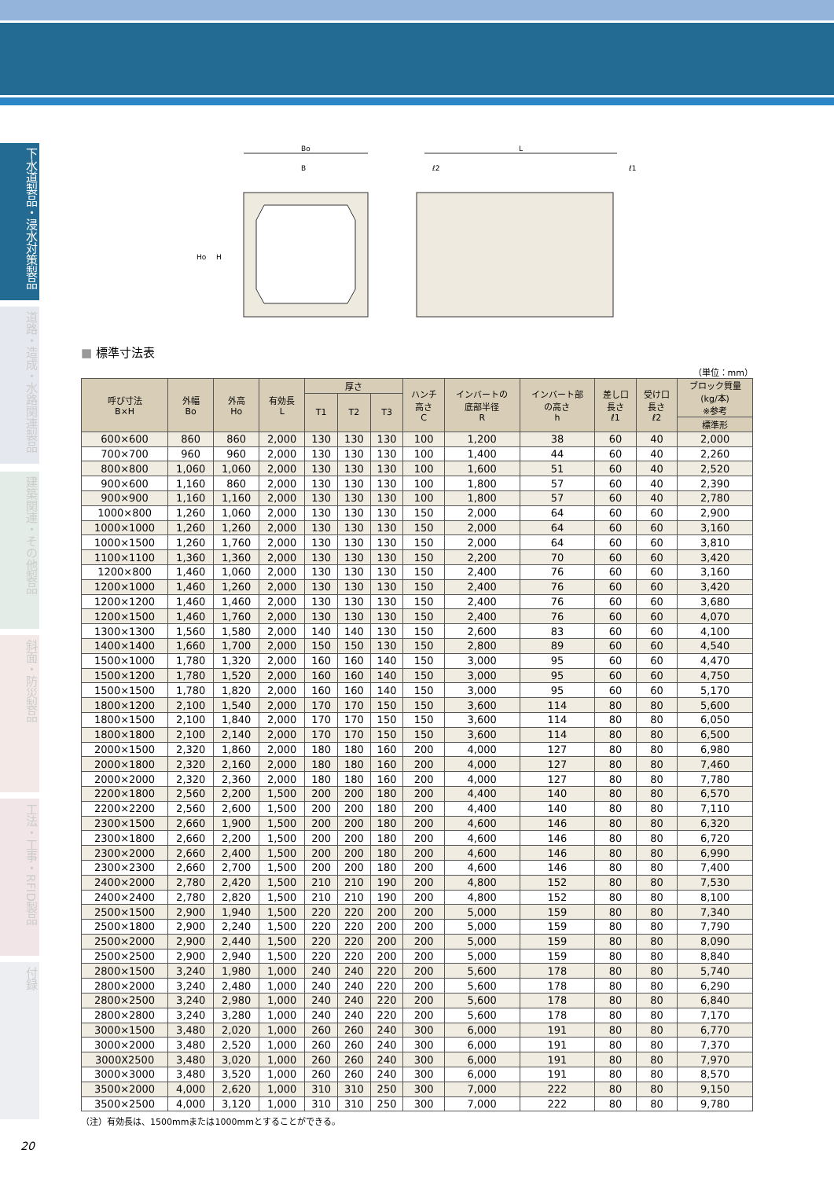下水道製品・浸水対策製品
道路・造成・水路関連製品
建築関連・その他製品
斜面・防災製品
工法・工事・RFID製品
付録
20
Bo
B
L
ℓ2
ℓ1
Ho
H
■ 標準寸法表
（単位：mm）
| 呼び寸法 B×H | 外幅 Bo | 外高 Ho | 有効長 L | 厚さ | | | ハンチ 高さ C | インバートの 底部半径 R | インバート部 の高さ h | 差し口 長さ ℓ1 | 受け口 長さ ℓ2 | ブロック質量 (kg/本) ※参考 |
| --- | --- | --- | --- | --- | --- | --- | --- | --- | --- | --- | --- | --- |
| | | | | T1 | T2 | T3 | | | | | | |
| | | | | | | | | | | | | 標準形 |
| 600×600 | 860 | 860 | 2,000 | 130 | 130 | 130 | 100 | 1,200 | 38 | 60 | 40 | 2,000 |
| 700×700 | 960 | 960 | 2,000 | 130 | 130 | 130 | 100 | 1,400 | 44 | 60 | 40 | 2,260 |
| 800×800 | 1,060 | 1,060 | 2,000 | 130 | 130 | 130 | 100 | 1,600 | 51 | 60 | 40 | 2,520 |
| 900×600 | 1,160 | 860 | 2,000 | 130 | 130 | 130 | 100 | 1,800 | 57 | 60 | 40 | 2,390 |
| 900×900 | 1,160 | 1,160 | 2,000 | 130 | 130 | 130 | 100 | 1,800 | 57 | 60 | 40 | 2,780 |
| 1000×800 | 1,260 | 1,060 | 2,000 | 130 | 130 | 130 | 150 | 2,000 | 64 | 60 | 60 | 2,900 |
| 1000×1000 | 1,260 | 1,260 | 2,000 | 130 | 130 | 130 | 150 | 2,000 | 64 | 60 | 60 | 3,160 |
| 1000×1500 | 1,260 | 1,760 | 2,000 | 130 | 130 | 130 | 150 | 2,000 | 64 | 60 | 60 | 3,810 |
| 1100×1100 | 1,360 | 1,360 | 2,000 | 130 | 130 | 130 | 150 | 2,200 | 70 | 60 | 60 | 3,420 |
| 1200×800 | 1,460 | 1,060 | 2,000 | 130 | 130 | 130 | 150 | 2,400 | 76 | 60 | 60 | 3,160 |
| 1200×1000 | 1,460 | 1,260 | 2,000 | 130 | 130 | 130 | 150 | 2,400 | 76 | 60 | 60 | 3,420 |
| 1200×1200 | 1,460 | 1,460 | 2,000 | 130 | 130 | 130 | 150 | 2,400 | 76 | 60 | 60 | 3,680 |
| 1200×1500 | 1,460 | 1,760 | 2,000 | 130 | 130 | 130 | 150 | 2,400 | 76 | 60 | 60 | 4,070 |
| 1300×1300 | 1,560 | 1,580 | 2,000 | 140 | 140 | 130 | 150 | 2,600 | 83 | 60 | 60 | 4,100 |
| 1400×1400 | 1,660 | 1,700 | 2,000 | 150 | 150 | 130 | 150 | 2,800 | 89 | 60 | 60 | 4,540 |
| 1500×1000 | 1,780 | 1,320 | 2,000 | 160 | 160 | 140 | 150 | 3,000 | 95 | 60 | 60 | 4,470 |
| 1500×1200 | 1,780 | 1,520 | 2,000 | 160 | 160 | 140 | 150 | 3,000 | 95 | 60 | 60 | 4,750 |
| 1500×1500 | 1,780 | 1,820 | 2,000 | 160 | 160 | 140 | 150 | 3,000 | 95 | 60 | 60 | 5,170 |
| 1800×1200 | 2,100 | 1,540 | 2,000 | 170 | 170 | 150 | 150 | 3,600 | 114 | 80 | 80 | 5,600 |
| 1800×1500 | 2,100 | 1,840 | 2,000 | 170 | 170 | 150 | 150 | 3,600 | 114 | 80 | 80 | 6,050 |
| 1800×1800 | 2,100 | 2,140 | 2,000 | 170 | 170 | 150 | 150 | 3,600 | 114 | 80 | 80 | 6,500 |
| 2000×1500 | 2,320 | 1,860 | 2,000 | 180 | 180 | 160 | 200 | 4,000 | 127 | 80 | 80 | 6,980 |
| 2000×1800 | 2,320 | 2,160 | 2,000 | 180 | 180 | 160 | 200 | 4,000 | 127 | 80 | 80 | 7,460 |
| 2000×2000 | 2,320 | 2,360 | 2,000 | 180 | 180 | 160 | 200 | 4,000 | 127 | 80 | 80 | 7,780 |
| 2200×1800 | 2,560 | 2,200 | 1,500 | 200 | 200 | 180 | 200 | 4,400 | 140 | 80 | 80 | 6,570 |
| 2200×2200 | 2,560 | 2,600 | 1,500 | 200 | 200 | 180 | 200 | 4,400 | 140 | 80 | 80 | 7,110 |
| 2300×1500 | 2,660 | 1,900 | 1,500 | 200 | 200 | 180 | 200 | 4,600 | 146 | 80 | 80 | 6,320 |
| 2300×1800 | 2,660 | 2,200 | 1,500 | 200 | 200 | 180 | 200 | 4,600 | 146 | 80 | 80 | 6,720 |
| 2300×2000 | 2,660 | 2,400 | 1,500 | 200 | 200 | 180 | 200 | 4,600 | 146 | 80 | 80 | 6,990 |
| 2300×2300 | 2,660 | 2,700 | 1,500 | 200 | 200 | 180 | 200 | 4,600 | 146 | 80 | 80 | 7,400 |
| 2400×2000 | 2,780 | 2,420 | 1,500 | 210 | 210 | 190 | 200 | 4,800 | 152 | 80 | 80 | 7,530 |
| 2400×2400 | 2,780 | 2,820 | 1,500 | 210 | 210 | 190 | 200 | 4,800 | 152 | 80 | 80 | 8,100 |
| 2500×1500 | 2,900 | 1,940 | 1,500 | 220 | 220 | 200 | 200 | 5,000 | 159 | 80 | 80 | 7,340 |
| 2500×1800 | 2,900 | 2,240 | 1,500 | 220 | 220 | 200 | 200 | 5,000 | 159 | 80 | 80 | 7,790 |
| 2500×2000 | 2,900 | 2,440 | 1,500 | 220 | 220 | 200 | 200 | 5,000 | 159 | 80 | 80 | 8,090 |
| 2500×2500 | 2,900 | 2,940 | 1,500 | 220 | 220 | 200 | 200 | 5,000 | 159 | 80 | 80 | 8,840 |
| 2800×1500 | 3,240 | 1,980 | 1,000 | 240 | 240 | 220 | 200 | 5,600 | 178 | 80 | 80 | 5,740 |
| 2800×2000 | 3,240 | 2,480 | 1,000 | 240 | 240 | 220 | 200 | 5,600 | 178 | 80 | 80 | 6,290 |
| 2800×2500 | 3,240 | 2,980 | 1,000 | 240 | 240 | 220 | 200 | 5,600 | 178 | 80 | 80 | 6,840 |
| 2800×2800 | 3,240 | 3,280 | 1,000 | 240 | 240 | 220 | 200 | 5,600 | 178 | 80 | 80 | 7,170 |
| 3000×1500 | 3,480 | 2,020 | 1,000 | 260 | 260 | 240 | 300 | 6,000 | 191 | 80 | 80 | 6,770 |
| 3000×2000 | 3,480 | 2,520 | 1,000 | 260 | 260 | 240 | 300 | 6,000 | 191 | 80 | 80 | 7,370 |
| 3000X2500 | 3,480 | 3,020 | 1,000 | 260 | 260 | 240 | 300 | 6,000 | 191 | 80 | 80 | 7,970 |
| 3000×3000 | 3,480 | 3,520 | 1,000 | 260 | 260 | 240 | 300 | 6,000 | 191 | 80 | 80 | 8,570 |
| 3500×2000 | 4,000 | 2,620 | 1,000 | 310 | 310 | 250 | 300 | 7,000 | 222 | 80 | 80 | 9,150 |
| 3500×2500 | 4,000 | 3,120 | 1,000 | 310 | 310 | 250 | 300 | 7,000 | 222 | 80 | 80 | 9,780 |
（注）有効長は、1500mmまたは1000mmとすることができる。